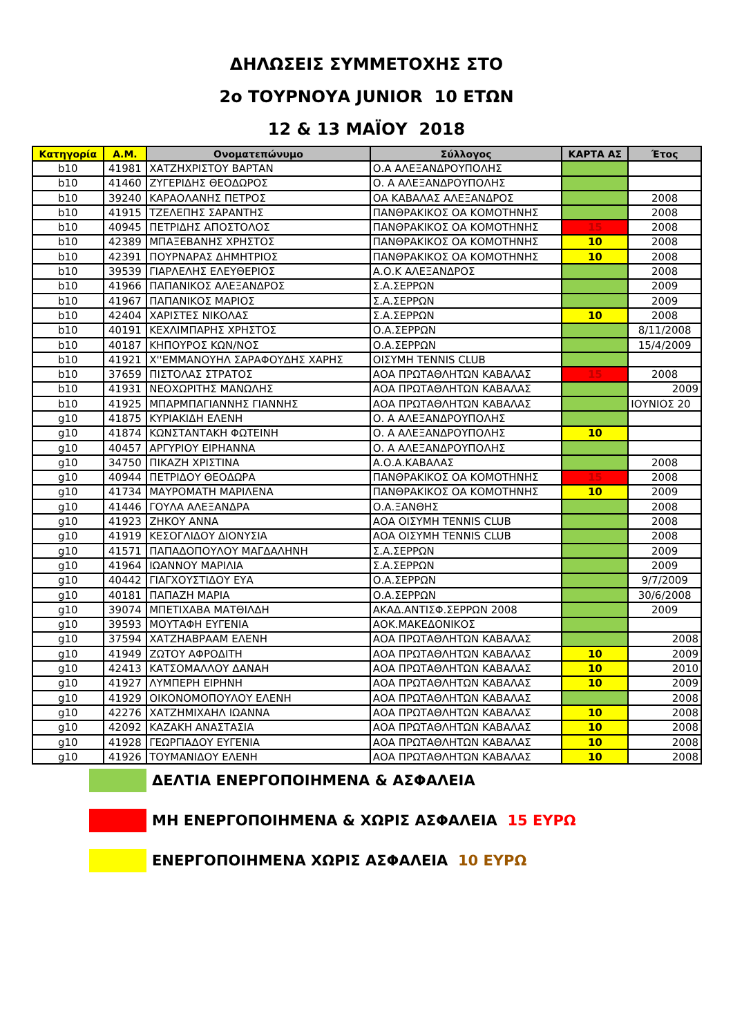ΔΗΛΩΣΕΙΣ ΣΥΜΜΕΤΟΧΗΣ ΣΤΟ
2ο ΤΟΥΡΝΟΥΑ JUNIOR 10 ΕΤΩΝ
12 & 13 ΜΑΪΟΥ 2018
| Κατηγορία | Α.Μ. | Ονοματεπώνυμο | Σύλλογος | ΚΑΡΤΑ ΑΣ | Έτος |
| --- | --- | --- | --- | --- | --- |
| b10 | 41981 | ΧΑΤΖΗΧΡΙΣΤΟΥ ΒΑΡΤΑΝ | Ο.Α ΑΛΕΞΑΝΔΡΟΥΠΟΛΗΣ | | |
| b10 | 41460 | ΖΥΓΕΡΙΔΗΣ ΘΕΟΔΩΡΟΣ | Ο. Α ΑΛΕΞΑΝΔΡΟΥΠΟΛΗΣ | | |
| b10 | 39240 | ΚΑΡΑΟΛΑΝΗΣ ΠΕΤΡΟΣ | ΟΑ ΚΑΒΑΛΑΣ ΑΛΕΞΑΝΔΡΟΣ | | 2008 |
| b10 | 41915 | ΤΖΕΛΕΠΗΣ ΣΑΡΑΝΤΗΣ | ΠΑΝΘΡΑΚΙΚΟΣ ΟΑ ΚΟΜΟΤΗΝΗΣ | | 2008 |
| b10 | 40945 | ΠΕΤΡΙΔΗΣ ΑΠΟΣΤΟΛΟΣ | ΠΑΝΘΡΑΚΙΚΟΣ ΟΑ ΚΟΜΟΤΗΝΗΣ | 15 | 2008 |
| b10 | 42389 | ΜΠΑΞΕΒΑΝΗΣ ΧΡΗΣΤΟΣ | ΠΑΝΘΡΑΚΙΚΟΣ ΟΑ ΚΟΜΟΤΗΝΗΣ | 10 | 2008 |
| b10 | 42391 | ΠΟΥΡΝΑΡΑΣ ΔΗΜΗΤΡΙΟΣ | ΠΑΝΘΡΑΚΙΚΟΣ ΟΑ ΚΟΜΟΤΗΝΗΣ | 10 | 2008 |
| b10 | 39539 | ΓΙΑΡΛΕΛΗΣ ΕΛΕΥΘΕΡΙΟΣ | Α.Ο.Κ ΑΛΕΞΑΝΔΡΟΣ | | 2008 |
| b10 | 41966 | ΠΑΠΑΝΙΚΟΣ ΑΛΕΞΑΝΔΡΟΣ | Σ.Α.ΣΕΡΡΩΝ | | 2009 |
| b10 | 41967 | ΠΑΠΑΝΙΚΟΣ ΜΑΡΙΟΣ | Σ.Α.ΣΕΡΡΩΝ | | 2009 |
| b10 | 42404 | ΧΑΡΙΣΤΕΣ ΝΙΚΟΛΑΣ | Σ.Α.ΣΕΡΡΩΝ | 10 | 2008 |
| b10 | 40191 | ΚΕΧΛΙΜΠΑΡΗΣ ΧΡΗΣΤΟΣ | Ο.Α.ΣΕΡΡΩΝ | | 8/11/2008 |
| b10 | 40187 | ΚΗΠΟΥΡΟΣ ΚΩΝ/ΝΟΣ | Ο.Α.ΣΕΡΡΩΝ | | 15/4/2009 |
| b10 | 41921 | Χ''ΕΜΜΑΝΟΥΗΛ ΣΑΡΑΦΟΥΔΗΣ ΧΑΡΗΣ | ΟΙΣΥΜΗ TENNIS CLUB | | |
| b10 | 37659 | ΠΙΣΤΟΛΑΣ ΣΤΡΑΤΟΣ | ΑΟΑ ΠΡΩΤΑΘΛΗΤΩΝ ΚΑΒΑΛΑΣ | 15 | 2008 |
| b10 | 41931 | ΝΕΟΧΩΡΙΤΗΣ ΜΑΝΩΛΗΣ | ΑΟΑ ΠΡΩΤΑΘΛΗΤΩΝ ΚΑΒΑΛΑΣ | | 2009 |
| b10 | 41925 | ΜΠΑΡΜΠΑΓΙΑΝΝΗΣ ΓΙΑΝΝΗΣ | ΑΟΑ ΠΡΩΤΑΘΛΗΤΩΝ ΚΑΒΑΛΑΣ | | ΙΟΥΝΙΟΣ 20 |
| g10 | 41875 | ΚΥΡΙΑΚΙΔΗ ΕΛΕΝΗ | Ο. Α ΑΛΕΞΑΝΔΡΟΥΠΟΛΗΣ | | |
| g10 | 41874 | ΚΩΝΣΤΑΝΤΑΚΗ ΦΩΤΕΙΝΗ | Ο. Α ΑΛΕΞΑΝΔΡΟΥΠΟΛΗΣ | 10 | |
| g10 | 40457 | ΑΡΓΥΡΙΟΥ ΕΙΡΗΑΝΝΑ | Ο. Α ΑΛΕΞΑΝΔΡΟΥΠΟΛΗΣ | | |
| g10 | 34750 | ΠΙΚΑΖΗ ΧΡΙΣΤΙΝΑ | Α.Ο.Α.ΚΑΒΑΛΑΣ | | 2008 |
| g10 | 40944 | ΠΕΤΡΙΔΟΥ ΘΕΟΔΩΡΑ | ΠΑΝΘΡΑΚΙΚΟΣ ΟΑ ΚΟΜΟΤΗΝΗΣ | 15 | 2008 |
| g10 | 41734 | ΜΑΥΡΟΜΑΤΗ ΜΑΡΙΛΕΝΑ | ΠΑΝΘΡΑΚΙΚΟΣ ΟΑ ΚΟΜΟΤΗΝΗΣ | 10 | 2009 |
| g10 | 41446 | ΓΟΥΛΑ ΑΛΕΞΑΝΔΡΑ | Ο.Α.ΞΑΝΘΗΣ | | 2008 |
| g10 | 41923 | ΖΗΚΟΥ ΑΝΝΑ | ΑΟΑ ΟΙΣΥΜΗ TENNIS CLUB | | 2008 |
| g10 | 41919 | ΚΕΣΟΓΛΙΔΟΥ ΔΙΟΝΥΣΙΑ | ΑΟΑ ΟΙΣΥΜΗ TENNIS CLUB | | 2008 |
| g10 | 41571 | ΠΑΠΑΔΟΠΟΥΛΟΥ ΜΑΓΔΑΛΗΝΗ | Σ.Α.ΣΕΡΡΩΝ | | 2009 |
| g10 | 41964 | ΙΩΑΝΝΟΥ ΜΑΡΙΛΙΑ | Σ.Α.ΣΕΡΡΩΝ | | 2009 |
| g10 | 40442 | ΓΙΑΓΧΟΥΣΤΙΔΟΥ ΕΥΑ | Ο.Α.ΣΕΡΡΩΝ | | 9/7/2009 |
| g10 | 40181 | ΠΑΠΑΖΗ ΜΑΡΙΑ | Ο.Α.ΣΕΡΡΩΝ | | 30/6/2008 |
| g10 | 39074 | ΜΠΕΤΙΧΑΒΑ ΜΑΤΘΙΛΔΗ | ΑΚΑΔ.ΑΝΤΙΣΦ.ΣΕΡΡΩΝ 2008 | | 2009 |
| g10 | 39593 | ΜΟΥΤΑΦΗ ΕΥΓΕΝΙΑ | ΑΟΚ.ΜΑΚΕΔΟΝΙΚΟΣ | | |
| g10 | 37594 | ΧΑΤΖΗΑΒΡΑΑΜ ΕΛΕΝΗ | ΑΟΑ ΠΡΩΤΑΘΛΗΤΩΝ ΚΑΒΑΛΑΣ | | 2008 |
| g10 | 41949 | ΖΩΤΟΥ ΑΦΡΟΔΙΤΗ | ΑΟΑ ΠΡΩΤΑΘΛΗΤΩΝ ΚΑΒΑΛΑΣ | 10 | 2009 |
| g10 | 42413 | ΚΑΤΣΟΜΑΛΛΟΥ ΔΑΝΑΗ | ΑΟΑ ΠΡΩΤΑΘΛΗΤΩΝ ΚΑΒΑΛΑΣ | 10 | 2010 |
| g10 | 41927 | ΛΥΜΠΕΡΗ ΕΙΡΗΝΗ | ΑΟΑ ΠΡΩΤΑΘΛΗΤΩΝ ΚΑΒΑΛΑΣ | 10 | 2009 |
| g10 | 41929 | ΟΙΚΟΝΟΜΟΠΟΥΛΟΥ ΕΛΕΝΗ | ΑΟΑ ΠΡΩΤΑΘΛΗΤΩΝ ΚΑΒΑΛΑΣ | | 2008 |
| g10 | 42276 | ΧΑΤΖΗΜΙΧΑΗΛ ΙΩΑΝΝΑ | ΑΟΑ ΠΡΩΤΑΘΛΗΤΩΝ ΚΑΒΑΛΑΣ | 10 | 2008 |
| g10 | 42092 | ΚΑΖΑΚΗ ΑΝΑΣΤΑΣΙΑ | ΑΟΑ ΠΡΩΤΑΘΛΗΤΩΝ ΚΑΒΑΛΑΣ | 10 | 2008 |
| g10 | 41928 | ΓΕΩΡΓΙΑΔΟΥ ΕΥΓΕΝΙΑ | ΑΟΑ ΠΡΩΤΑΘΛΗΤΩΝ ΚΑΒΑΛΑΣ | 10 | 2008 |
| g10 | 41926 | ΤΟΥΜΑΝΙΔΟΥ ΕΛΕΝΗ | ΑΟΑ ΠΡΩΤΑΘΛΗΤΩΝ ΚΑΒΑΛΑΣ | 10 | 2008 |
ΔΕΛΤΙΑ ΕΝΕΡΓΟΠΟΙΗΜΕΝΑ & ΑΣΦΑΛΕΙΑ
ΜΗ ΕΝΕΡΓΟΠΟΙΗΜΕΝΑ & ΧΩΡΙΣ ΑΣΦΑΛΕΙΑ 15 ΕΥΡΩ
ΕΝΕΡΓΟΠΟΙΗΜΕΝΑ ΧΩΡΙΣ ΑΣΦΑΛΕΙΑ 10 ΕΥΡΩ